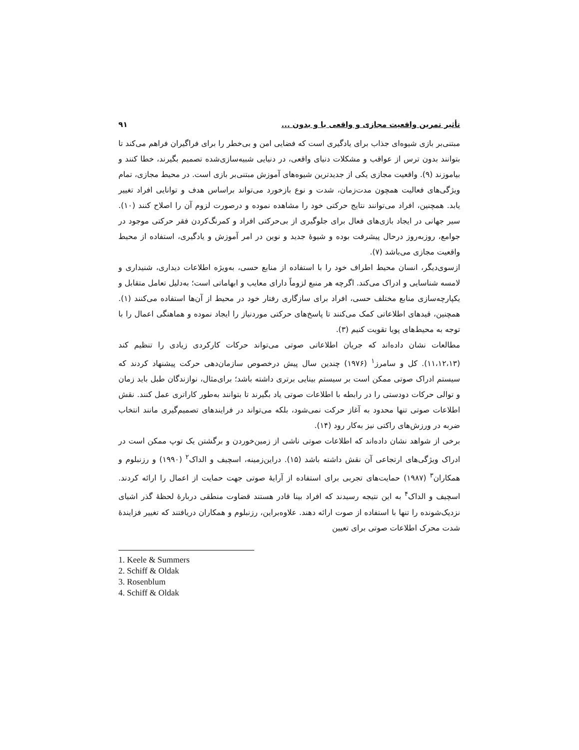تأثیر تمرین واقعیت مجازی و واقعی با و بدون ... ۹۱
مبتنی‌بر بازی شیوه‌ای جذاب برای یادگیری است که فضایی امن و بی‌خطر را برای فراگیران فراهم می‌کند تا بتوانند بدون ترس از عواقب و مشکلات دنیای واقعی، در دنیایی شبیه‌سازی‌شده تصمیم بگیرند، خطا کنند و بیاموزند (۹). واقعیت مجازی یکی از جدیدترین شیوه‌های آموزش مبتنی‌بر بازی است. در محیط مجازی، تمام ویژگی‌های فعالیت همچون مدت‌زمان، شدت و نوع بازخورد می‌تواند براساس هدف و توانایی افراد تغییر یابد. همچنین، افراد می‌توانند نتایج حرکتی خود را مشاهده نموده و درصورت لزوم آن را اصلاح کنند (۱۰). سیر جهانی در ایجاد بازی‌های فعال برای جلوگیری از بی‌حرکتی افراد و کمرنگ‌کردن فقر حرکتی موجود در جوامع، روزبه‌روز درحال پیشرفت بوده و شیوهٔ جدید و نوین در امر آموزش و یادگیری، استفاده از محیط واقعیت مجازی می‌باشد (۷).
ازسوی‌دیگر، انسان محیط اطراف خود را با استفاده از منابع حسی، به‌ویژه اطلاعات دیداری، شنیداری و لامسه شناسایی و ادراک می‌کند. اگرچه هر منبع لزوماً دارای معایب و ابهاماتی است؛ به‌دلیل تعامل متقابل و یکپارچه‌سازی منابع مختلف حسی، افراد برای سازگاری رفتار خود در محیط از آن‌ها استفاده می‌کنند (۱). همچنین، قیدهای اطلاعاتی کمک می‌کنند تا پاسخ‌های حرکتی موردنیاز را ایجاد نموده و هماهنگی اعمال را با توجه به محیط‌های پویا تقویت کنیم (۳).
مطالعات نشان داده‌اند که جریان اطلاعاتی صوتی می‌تواند حرکات کارکردی زیادی را تنظیم کند (۱۱،۱۲،۱۳). کل و سامرز<sup>۱</sup> (۱۹۷۶) چندین سال پیش درخصوص سازمان‌دهی حرکت پیشنهاد کردند که سیستم ادراک صوتی ممکن است بر سیستم بینایی برتری داشته باشد؛ برای‌مثال، نوازندگان طبل باید زمان و توالی حرکات دودستی را در رابطه با اطلاعات صوتی یاد بگیرند تا بتوانند به‌طور کاراتری عمل کنند. نقش اطلاعات صوتی تنها محدود به آغاز حرکت نمی‌شود، بلکه می‌تواند در فرایندهای تصمیم‌گیری مانند انتخاب ضربه در ورزش‌های راکتی نیز به‌کار رود (۱۴).
برخی از شواهد نشان داده‌اند که اطلاعات صوتی ناشی از زمین‌خوردن و برگشتن یک توپ ممکن است در ادراک ویژگی‌های ارتجاعی آن نقش داشته باشد (۱۵). دراین‌زمینه، اسچیف و الداک<sup>۲</sup> (۱۹۹۰) و رزنبلوم و همکاران<sup>۳</sup> (۱۹۸۷) حمایت‌های تجربی برای استفاده از آرایهٔ صوتی جهت حمایت از اعمال را ارائه کردند. اسچیف و الداک<sup>۴</sup> به این نتیجه رسیدند که افراد بینا قادر هستند قضاوت منطقی دربارهٔ لحظهٔ گذر اشیای نزدیک‌شونده را تنها با استفاده از صوت ارائه دهند. علاوه‌براین، رزنبلوم و همکاران دریافتند که تغییر فزایندهٔ شدت محرک اطلاعات صوتی برای تعیین
1. Keele & Summers
2. Schiff & Oldak
3. Rosenblum
4. Schiff & Oldak